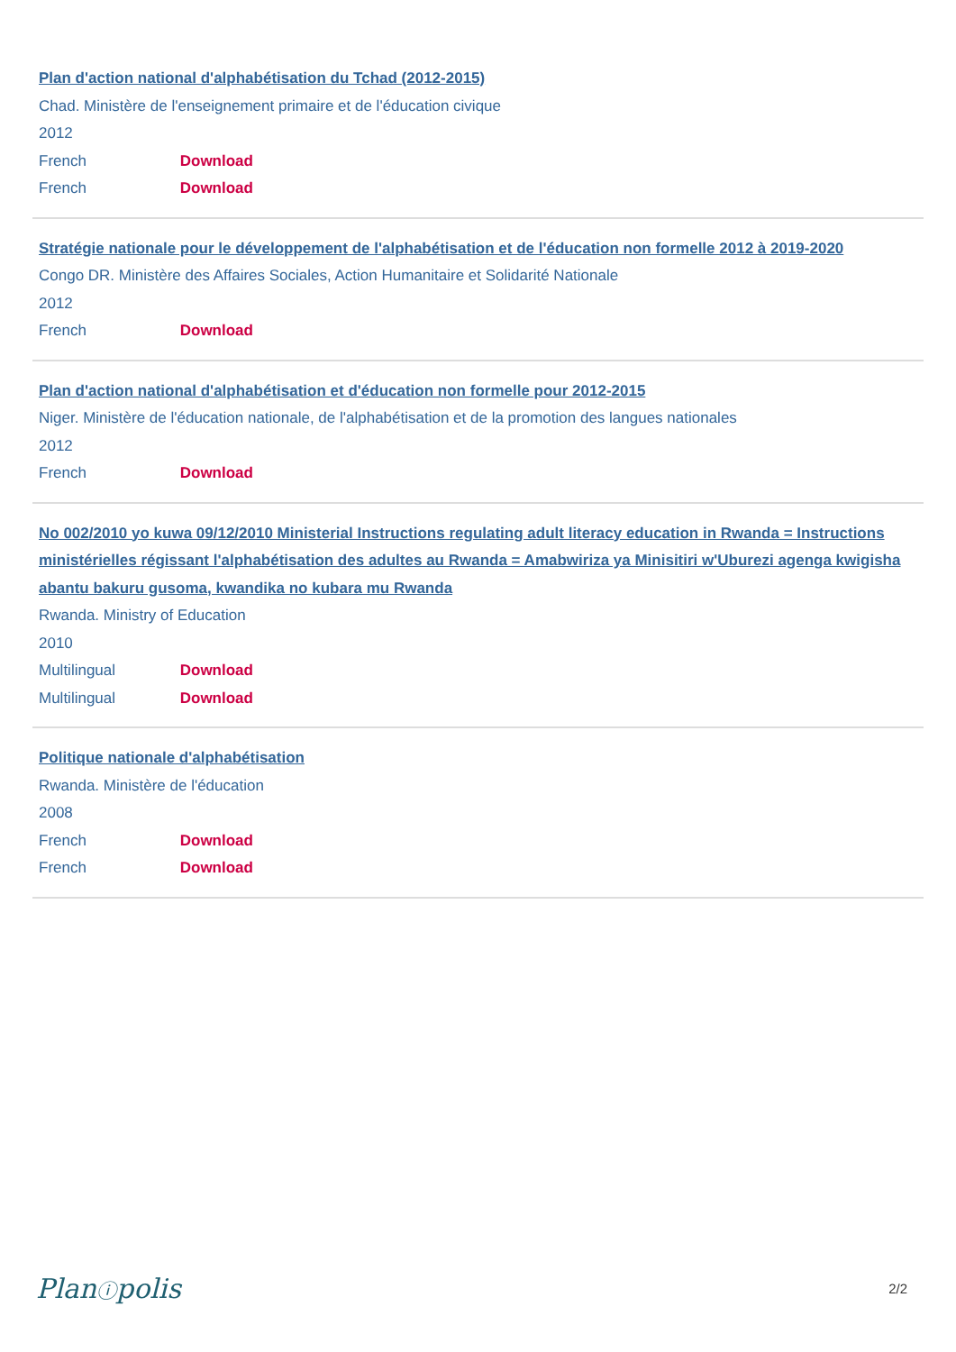Plan d'action national d'alphabétisation du Tchad (2012-2015)
Chad. Ministère de l'enseignement primaire et de l'éducation civique
2012
French Download
French Download
Stratégie nationale pour le développement de l'alphabétisation et de l'éducation non formelle 2012 à 2019-2020
Congo DR. Ministère des Affaires Sociales, Action Humanitaire et Solidarité Nationale
2012
French Download
Plan d'action national d'alphabétisation et d'éducation non formelle pour 2012-2015
Niger. Ministère de l'éducation nationale, de l'alphabétisation et de la promotion des langues nationales
2012
French Download
No 002/2010 yo kuwa 09/12/2010 Ministerial Instructions regulating adult literacy education in Rwanda = Instructions ministérielles régissant l'alphabétisation des adultes au Rwanda = Amabwiriza ya Minisitiri w'Uburezi agenga kwigisha abantu bakuru gusoma, kwandika no kubara mu Rwanda
Rwanda. Ministry of Education
2010
Multilingual Download
Multilingual Download
Politique nationale d'alphabétisation
Rwanda. Ministère de l'éducation
2008
French Download
French Download
Planⓘpolis 2/2